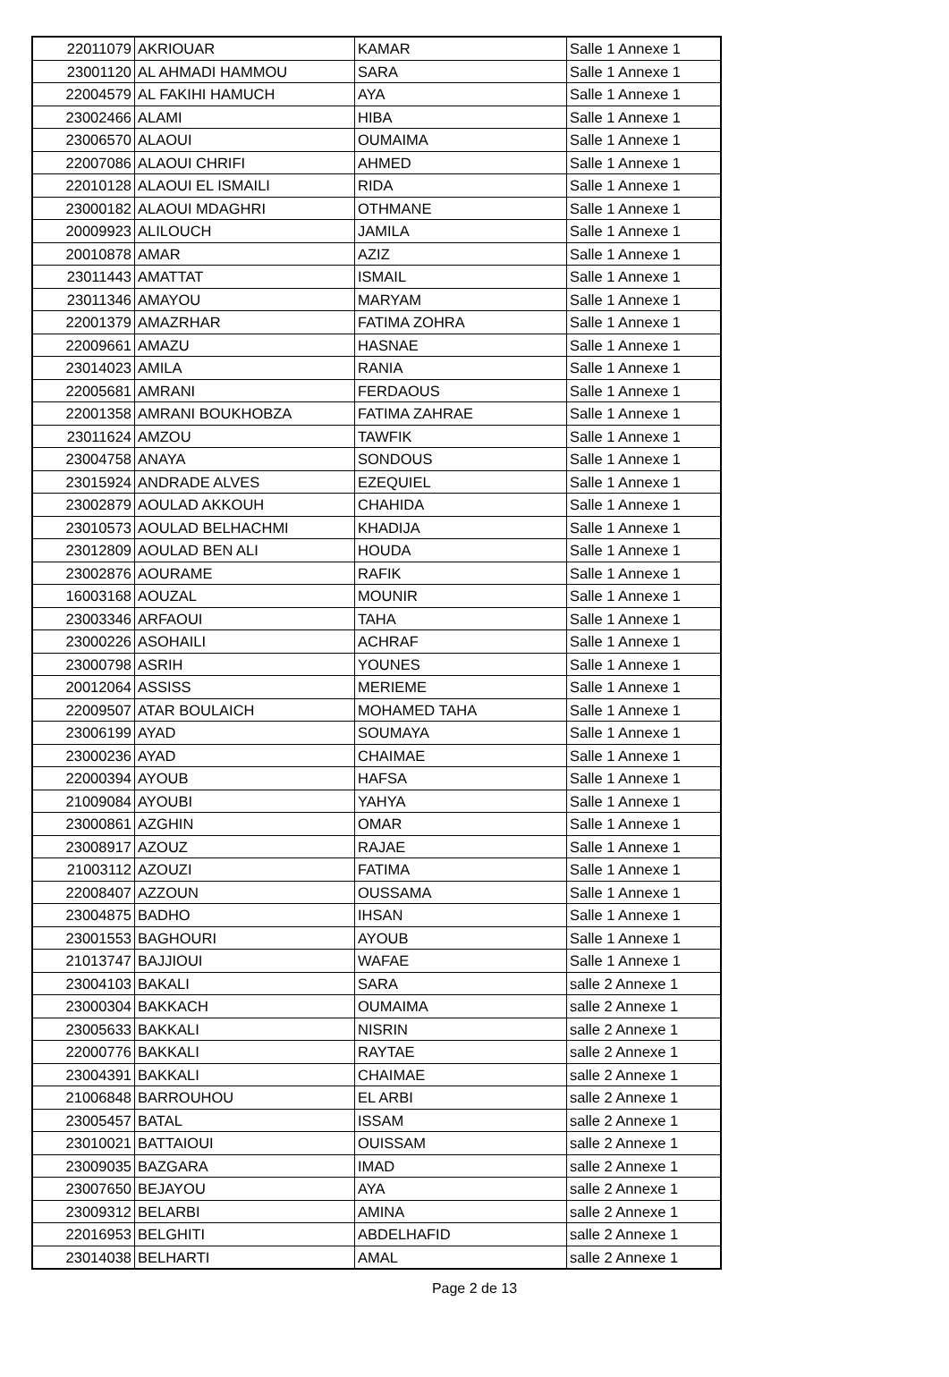| 22011079 | AKRIOUAR | KAMAR | Salle 1 Annexe 1 |
| 23001120 | AL AHMADI HAMMOU | SARA | Salle 1 Annexe 1 |
| 22004579 | AL FAKIHI HAMUCH | AYA | Salle 1 Annexe 1 |
| 23002466 | ALAMI | HIBA | Salle 1 Annexe 1 |
| 23006570 | ALAOUI | OUMAIMA | Salle 1 Annexe 1 |
| 22007086 | ALAOUI CHRIFI | AHMED | Salle 1 Annexe 1 |
| 22010128 | ALAOUI EL ISMAILI | RIDA | Salle 1 Annexe 1 |
| 23000182 | ALAOUI MDAGHRI | OTHMANE | Salle 1 Annexe 1 |
| 20009923 | ALILOUCH | JAMILA | Salle 1 Annexe 1 |
| 20010878 | AMAR | AZIZ | Salle 1 Annexe 1 |
| 23011443 | AMATTAT | ISMAIL | Salle 1 Annexe 1 |
| 23011346 | AMAYOU | MARYAM | Salle 1 Annexe 1 |
| 22001379 | AMAZRHAR | FATIMA ZOHRA | Salle 1 Annexe 1 |
| 22009661 | AMAZU | HASNAE | Salle 1 Annexe 1 |
| 23014023 | AMILA | RANIA | Salle 1 Annexe 1 |
| 22005681 | AMRANI | FERDAOUS | Salle 1 Annexe 1 |
| 22001358 | AMRANI BOUKHOBZA | FATIMA ZAHRAE | Salle 1 Annexe 1 |
| 23011624 | AMZOU | TAWFIK | Salle 1 Annexe 1 |
| 23004758 | ANAYA | SONDOUS | Salle 1 Annexe 1 |
| 23015924 | ANDRADE ALVES | EZEQUIEL | Salle 1 Annexe 1 |
| 23002879 | AOULAD AKKOUH | CHAHIDA | Salle 1 Annexe 1 |
| 23010573 | AOULAD BELHACHMI | KHADIJA | Salle 1 Annexe 1 |
| 23012809 | AOULAD BEN ALI | HOUDA | Salle 1 Annexe 1 |
| 23002876 | AOURAME | RAFIK | Salle 1 Annexe 1 |
| 16003168 | AOUZAL | MOUNIR | Salle 1 Annexe 1 |
| 23003346 | ARFAOUI | TAHA | Salle 1 Annexe 1 |
| 23000226 | ASOHAILI | ACHRAF | Salle 1 Annexe 1 |
| 23000798 | ASRIH | YOUNES | Salle 1 Annexe 1 |
| 20012064 | ASSISS | MERIEME | Salle 1 Annexe 1 |
| 22009507 | ATAR BOULAICH | MOHAMED TAHA | Salle 1 Annexe 1 |
| 23006199 | AYAD | SOUMAYA | Salle 1 Annexe 1 |
| 23000236 | AYAD | CHAIMAE | Salle 1 Annexe 1 |
| 22000394 | AYOUB | HAFSA | Salle 1 Annexe 1 |
| 21009084 | AYOUBI | YAHYA | Salle 1 Annexe 1 |
| 23000861 | AZGHIN | OMAR | Salle 1 Annexe 1 |
| 23008917 | AZOUZ | RAJAE | Salle 1 Annexe 1 |
| 21003112 | AZOUZI | FATIMA | Salle 1 Annexe 1 |
| 22008407 | AZZOUN | OUSSAMA | Salle 1 Annexe 1 |
| 23004875 | BADHO | IHSAN | Salle 1 Annexe 1 |
| 23001553 | BAGHOURI | AYOUB | Salle 1 Annexe 1 |
| 21013747 | BAJJIOUI | WAFAE | Salle 1 Annexe 1 |
| 23004103 | BAKALI | SARA | salle 2 Annexe 1 |
| 23000304 | BAKKACH | OUMAIMA | salle 2 Annexe 1 |
| 23005633 | BAKKALI | NISRIN | salle 2 Annexe 1 |
| 22000776 | BAKKALI | RAYTAE | salle 2 Annexe 1 |
| 23004391 | BAKKALI | CHAIMAE | salle 2 Annexe 1 |
| 21006848 | BARROUHOU | EL ARBI | salle 2 Annexe 1 |
| 23005457 | BATAL | ISSAM | salle 2 Annexe 1 |
| 23010021 | BATTAIOUI | OUISSAM | salle 2 Annexe 1 |
| 23009035 | BAZGARA | IMAD | salle 2 Annexe 1 |
| 23007650 | BEJAYOU | AYA | salle 2 Annexe 1 |
| 23009312 | BELARBI | AMINA | salle 2 Annexe 1 |
| 22016953 | BELGHITI | ABDELHAFID | salle 2 Annexe 1 |
| 23014038 | BELHARTI | AMAL | salle 2 Annexe 1 |
Page 2 de 13